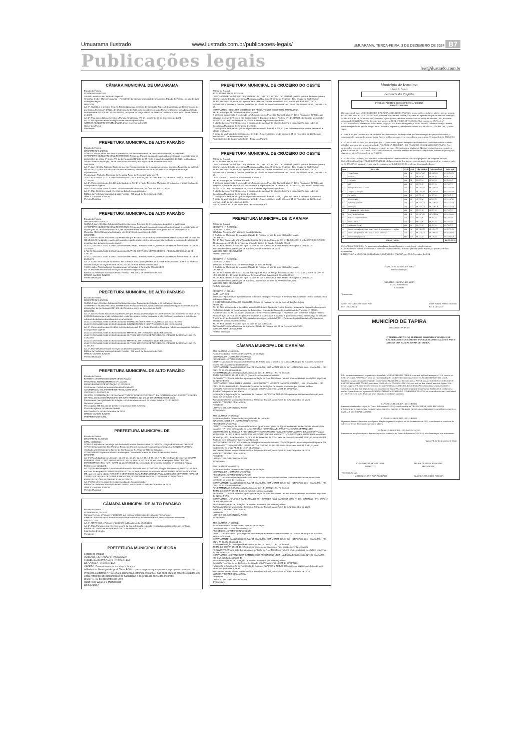Umuarama Ilustrado www.ilustrado.com.br/publicacoes-legais/ UMUARAMA, TERÇA-FEIRA, 3 DE DEZEMBRO DE 2024 B7
Publicações legais
leis@ilustrado.com.br
CÂMARA MUNICIPAL DE UMUARAMA
Estado do Paraná
PORTARIA Nº 65/2024
Substitui membro de Comissão Especial
O Senhor Cleber Marcos Nogueira – Presidente da Câmara Municipal de Umuarama, Estado do Paraná, no uso de suas atribuições legais,
RESOLVE
Art. 1º. Substituir o servidor Octávio Antoniazzi Junior, membro da Comissão Especial de Avaliação de Desempenho, de que trata a Portaria nº 4/2024, de 08 de janeiro de 2024, pelo servidor Leonardo Romero Cardoso, portador da Cédula de Identidade RG nº 5.967.452-6-SSP/PR, ocupante do cargo efetivo de Assessor Jurídico, a partir de 01 de dezembro de 2024.
Art. 2º. Fica concedido ao servidor a Função Gratificada - FG-01, a partir de 01 de dezembro de 2024.
Art. 3º. Esta portaria entra em vigor na data de sua publicação.
CÂMARA MUNICIPAL DE UMUARAMA, 29 de novembro de 2024
Cleber dos Pneus
Presidente
PREFEITURA MUNICIPAL DE ALTO PARAÍSO
Estado do Paraná
DECRETO Nº 3424/2024
SÚMULA: Abre Crédito Adicional Suplementar por Remanejamento de Dotação e dá outras providências.
O PREFEITO MUNICIPAL DE ALTO PARAÍSO, Estado do Paraná, no uso de suas atribuições legais e considerando as disposições do artigo 4º, inciso VII, da Lei Municipal Nº 600, de 29 (vinte e nove) de novembro de 2023, publicada no Diário Oficial do Município (Jornal Umuarama Ilustrado) em 30 (trinta) de novembro de 2023.
DECRETA:
Art. 1º. Abre Crédito Adicional Suplementar por Remanejamento de Dotação no corrente exercício financeiro no valor de R$ 31.160,00 (trinta e um mil cento e sessenta reais), mediante a inclusão de rubrica da despesa da dotação orçamentária:
Programa de Trabalho Elemento de Despesa Fonte de Recursos Valor em R$
10.02.26.782.0017.2.100 3.3.90.39.00.00.00 OUTROS SERVIÇOS DE TERCEIROS - PESSOA JURÍDICA 504 R$ 31.160,00
Art. 2º. Para cobertura do Crédito autorizado pelo Art. 1º, o Poder Executivo Municipal irá remanejar a seguinte dotação do orçamento vigente:
09.02.15.451.0016.1.048 4.4.90.51.00.00.00 OBRAS E INSTALAÇÕES 504 R$ 31.160,00
Art. 3º. Este Decreto entrará em vigor na data de sua publicação.
Edifício da Prefeitura Municipal de Alto Paraíso - PR, aos 2 de Dezembro de 2024.
DÉRCIO JARDIM JÚNIOR
Prefeito Municipal
PREFEITURA MUNICIPAL DE ALTO PARAÍSO
Estado do Paraná
DECRETO Nº 3423/2024
SÚMULA: Abre Créditos Adicionais Suplementares por Excesso de Arrecadação e dá outras providências.
O PREFEITO MUNICIPAL DE ALTO PARAÍSO, Estado do Paraná, no uso de suas atribuições legais e considerando as disposições da Lei Municipal Nº. 600, de 29 (vinte e nove) de novembro de 2023, publicada no Diário Oficial do Município (Jornal Umuarama Ilustrado) em 30 (trinta) de novembro de 2023.
DECRETA:
Art. 1º. Abre Créditos Adicionais Suplementares por Excesso de Arrecadação no corrente exercício financeiro no valor de R$ 64.094,28 (sessenta e quatro mil noventa e quatro reais e vinte e oito centavos), mediante a inclusão de rubricas de despesas das dotações orçamentárias:
07.02.12.361.0007.2.022 3.3.90.32.00.00.00 MATERIAL, BEM OU SERVIÇO PARA DISTRIBUIÇÃO GRATUITA 103 R$ 34.756,01
07.02.12.361.0007.2.030 3.3.90.39.00.00.00 OUTROS SERVIÇOS DE TERCEIROS - PESSOA JURÍDICA 103 R$ 3.381,54
07.02.12.365.0007.2.032 3.3.90.32.00.00.00 MATERIAL, BEM OU SERVIÇO PARA DISTRIBUIÇÃO GRATUITA 103 R$ 25.956,73
Art. 2º. Como recursos para cobertura dos Créditos autorizados pelo Art. 1º, o Poder Executivo utilizar-se-á do excesso de arrecadação da seguinte fonte de recurso do corrente exercício financeiro:
103 5% sobre Transferências Constitucionais Vinculadas à Educação R$ 64.094,28
Art. 3º. Este Decreto entrará em vigor na data de sua publicação.
Edifício da Prefeitura Municipal de Alto Paraíso - PR, aos 2 de Dezembro de 2024.
DÉRCIO JARDIM JÚNIOR
Prefeito Municipal
PREFEITURA MUNICIPAL DE ALTO PARAÍSO
Estado do Paraná
DECRETO Nº 3425/2024
SÚMULA: Abre Créditos Adicionais Suplementares por Anulação de Dotação e dá outras providências.
O PREFEITO MUNICIPAL DE ALTO PARAÍSO, Estado do Paraná, no uso de suas atribuições legais e considerando as disposições da Lei Municipal Nº. 600, de 29 (vinte e nove) de novembro de 2023.
DECRETA:
Art. 1º. Abre Créditos Adicionais Suplementares por Anulação de Dotação no corrente exercício financeiro no valor de R$ 53.284,53 (cinquenta e três mil duzentos e oitenta e quatro reais e cinquenta e três centavos), mediante a inclusão de rubricas de despesas das dotações orçamentárias:
05.02.13.392.0011.2.036 3.3.90.93.00.00.00 INDENIZAÇÕES E RESTITUIÇÕES 31053 R$ 37.922,60
05.02.13.392.0011.2.036 3.3.90.93.00.00.00 INDENIZAÇÕES E RESTITUIÇÕES 31054 R$ 15.361,93
Art. 2º. Para cobertura dos Créditos autorizados pelo Art. 1º, o Poder Executivo Municipal reduzirá as seguintes dotações do orçamento vigente:
05.02.13.392.0011.2.036 3.3.90.30.00.00.00 MATERIAL DE CONSUMO 31053 R$ 4.000,00
05.02.13.392.0011.2.036 3.3.90.39.00.00.00 OUTROS SERVIÇOS DE TERCEIROS - PESSOA JURÍDICA 31053 R$ 33.922,60
05.02.13.392.0011.2.036 3.3.90.30.00.00.00 MATERIAL DE CONSUMO 31054 R$ 4.000,00
05.02.13.392.0011.2.036 3.3.90.39.00.00.00 OUTROS SERVIÇOS DE TERCEIROS - PESSOA JURÍDICA 31054 R$ 11.361,93
Art. 3º. Este Decreto entrará em vigor na data de sua publicação.
Edifício da Prefeitura Municipal de Alto Paraíso - PR, aos 2 de Dezembro de 2024.
DÉRCIO JARDIM JÚNIOR
Prefeito Municipal
PREFEITURA MUNICIPAL DE ALTO PARAÍSO
Estado do Paraná
EXTRATO DE INEXIGIBILIDADE DE LICITAÇÃO
PROCESSO ADMINISTRATIVO Nº 111/2024
INEXIGIBILIDADE DE LICITAÇÃO Nº 022/2024
Contratante: Prefeitura Municipal de Alto Paraíso/PR
CONTRATADA: M & P FERREIRA PRODUÇÕES LTDA
CNPJ 05.111.952/0001-94
OBJETO: CONTRATAÇÃO DE SHOW ARTÍSTICO "BONDE DO FORRÓ", EM COMEMORAÇÃO AS FESTIVIDADES DE FINAL DO ANO DO MUNICÍPIO DE ALTO PARAÍSO, NO DIA 29 DE DEZEMBRO DE 2024.
Fundamento: Inexigibilidade de licitação, com fundamento no art. 74, inciso II da Lei nº 14.133/2021
Recursos: próprios
Preço global: R$ 157.000,00 (cento e cinquenta e sete mil reais).
Prazo de vigência: 60 (sessenta) dias
Alto Paraíso-Pr., 02 de Dezembro de 2024.
DÉRCIO JARDIM JÚNIOR
PREFEITO MUNICIPAL
PREFEITURA MUNICIPAL DE
Estado do Paraná
DECRETO N. 3426/2024
DATA: 02/12/2024
SÚMULA: Adjudica e homologa resultado de Processo Administrativo nº 104/2024, Pregão Eletrônico nº 066/2024.
O Prefeito Municipal de Alto Paraíso, Estado do Paraná, no uso de suas atribuições legais, e CONSIDERANDO o resultado apresentado pelo Agente de Contratação, Sr. Valdemir Ribeiro Spiraguo,
CONSIDERANDO parecer técnico emitido pelo Controlador Interno Sr. Elias Scheiner dos Santos
DECRETA:
Art. 1º) Fica Adjudicado os itens 01, 02, 03, 04, 05, 09, 10, 12, 13, 14, 15, 16, 17 e 18, em favor da empresa COMPAT EXPRESS LTDA – CNPJ: 06.907.962/0001-05; os itens 06, 07, 08 e 11, em favor da empresa NEW CENTER INFORMÁTICA LTDA - ME – CNPJ: 02.062.692/0001-90, o resultado do processo licitatório nº 104/2024, Pregão Eletrônico nº 066/2024.
Art. 2º) Fica Homologado o resultado do Processo Administrativo nº 104/2024, Pregão Eletrônico nº 066/2024, os itens em favor da empresa COMPAT EXPRESS LTDA; os itens em favor da empresa NEW CENTER INFORMÁTICA LTDA - ME, que tem como objeto: REGISTRO DE PREÇOS PARA FUTURA E EVENTUAL AQUISIÇÃO DE TONER, REFIL DE TINTAS, RECARGAS DE TONER E MANUTENÇÃO DE IMPRESSORAS CONFORME CONDIÇÕES E ESPECIFICAÇÕES ESTABELECIDAS NO EDITAL.
Art. 3º) Este decreto entrará em vigor na data de sua publicação.
Edifício da Prefeitura Municipal de Alto Paraíso, aos 02 dias do mês de Dezembro de 2024.
DÉRCIO JARDIM JÚNIOR
Prefeito Municipal
CÂMARA MUNICIPAL DE ALTO PARAÍSO
Estado do Paraná
PORTARIA no. 20/2024
Súmula: Revoga a Portaria nº 003/2024 que nomeava Comissão de Licitação Permanente.
A MESA DIRETORA da Câmara Municipal de Alto Paraíso, Estado do Paraná, no uso de suas atribuições,
R E S O L V E:
Art. 1º. REVOGAR a Portaria nº 003/2024 publicada no dia 09/01/2024.
Art. 2º. Esta Portaria entra em vigor a partir da sua publicação, estando revogadas as disposições em contrário.
Edifício da Câmara de Alto Paraíso - PR, 2 de dezembro de 2024.
Luiz Carlos de Araújo
Presidente
PREFEITURA MUNICIPAL DE IPORÃ
Estado do Paraná
AVISO DE LICITAÇÃO FRACASSADA
DISPENSA ELETRÔNICA: 025/2024-PMI
PROCESSO: 131/2024-PMI
OBJETO: Fornecimento de lona fosca branca.
A Prefeitura Municipal de Iporã Torna Público que a empresa que apresentou proposta no objeto do Processo Licitatório n.º 131/2024, Dispensa Eletrônica 025/2024, não obedeceu os critérios exigidos em edital referente aos documentos de habilitação e ao prazo de envio dos mesmos.
Iporã-PR, 02 de dezembro de 2024
RODRIGO WESLEY MONTORO
PREGOEIRO
PREFEITURA MUNICIPAL DE CRUZEIRO DO OESTE
Estado do Paraná
EXTRATO DA ATA Nº 332/2024
CONTRATANTE: MUNICÍPIO DE CRUZEIRO DO OESTE – ESTADO DO PARANÁ, pessoa jurídica de direito público interno, com sede junto a prefeitura Municipal, na Rua João Ormindo de Resende, 466, inscrito no CNPJ sob nº 76.381.854/0001-27, neste ato representado pela sua Prefeita Municipal a Sra. MARIA HELENA BERTOCO RODRIGUES, brasileira, casada, portadora da cédula de identidade civil RG nº. 3.946.795-0 e do CPF nº. 795.588.109-59.
CONTRATADO: BRILLARE COMÉRCIO DE PRODUTOS DE HIGIENE E LIMPEZA LTDA
SEDE: Município de Cornélio Procópio, Paraná
O presente instrumento é celebrado com fundamento no Processo Administrativo nº. 101 e Pregão nº. 29/2024, que integram o presente Termo e nos fundamentos e disposições da Lei Federal nº 14.133/2021, do Decreto Municipal nº 172/2022, da Lei Complementar nº 123/06 e demais legislações aplicáveis.
O objeto do presente instrumento é a aquisição de materiais de limpeza, higiene e copa/cozinha para todas as Secretarias Municipais De Cruzeiro Do Oeste.
O valor global para a execução do objeto deste contrato é de R$ 6.726,80 (seis mil setecentos e vinte e seis reais e oitenta centavos).
O prazo de vigência deste instrumento, será de 12 (doze) meses, tendo início em 21 de novembro de 2024 e com termino em 21 de novembro de 2025.
Foro: Comarca de Cruzeiro do Oeste - Estado do Paraná.
PREFEITURA MUNICIPAL DE CRUZEIRO DO OESTE
Estado do Paraná
EXTRATO DA ATA Nº 335/2024
CONTRATANTE: MUNICÍPIO DE CRUZEIRO DO OESTE – ESTADO DO PARANÁ, pessoa jurídica de direito público interno, com sede junto a prefeitura Municipal, na Rua João Ormindo de Resende, 466, inscrito no CNPJ sob nº 76.381.854/0001-27, neste ato representado pela sua Prefeita Municipal a Sra. MARIA HELENA BERTOCO RODRIGUES, brasileira, casada, portadora da cédula de identidade civil RG nº. 3.946.795-0 e do CPF nº. 795.588.109-59.
CONTRATADO: CIRURGICA BIOMEDICA EIRELI
SEDE: Município de Londrina, Paraná
O presente instrumento é celebrado com fundamento no Processo Administrativo nº. 101 e Pregão nº. 29/2024, que integram o presente Termo e nos fundamentos e disposições da Lei Federal nº 14.133/2021, do Decreto Municipal nº 172/2022, da Lei Complementar nº 123/06 e demais legislações aplicáveis.
O objeto do presente instrumento é a aquisição de materiais de limpeza, higiene e copa/cozinha para todas as Secretarias Municipais De Cruzeiro Do Oeste.
O valor global para a execução do objeto deste contrato é de R$ 2.161,00 (dois mil, cento e sessenta e um reais).
O prazo de vigência deste instrumento, será de 12 (doze) meses, tendo início em 21 de novembro de 2024 e com termino em 21 de novembro de 2025.
Foro: Comarca de Cruzeiro do Oeste - Estado do Paraná.
PREFEITURA MUNICIPAL DE ICARAIMA
Estado do Paraná
DECRETO Nº 7.272/2024
DATA: 02/12/2024
SÚMULA: Exonera a Srª Wangela Candida Silveira.
O Prefeito do Município de Icaraíma, Estado do Paraná, no uso de suas atribuições legais,
DECRETA:
Art. 1º) Fica Exonerada a Sra Wangela Candida Silveira, portadora do RG n.º 10.XXX.XXX-3 e do CPF XXX.767.XXX-45, do cargo de Chefe de serviços da Unidade Básica de Saúde, Símbolo CC-04.
Art. 2º) Este decreto entrará em vigor na data de sua publicação, e seus efeitos retroagirão a 01/12/2024.
Edifício da Prefeitura Municipal de Icaraíma, 02 de Novembro de 2024.
MARCOS ALEX DE OLIVEIRA
Prefeito Municipal
DECRETO Nº 7.273/2024
DATA: 02/12/2024
SÚMULA: Exonera a Srª Lorraine Nachtigal da Silva de Araújo.
O Prefeito do Município de Icaraíma, Estado do Paraná, no uso de suas atribuições legais,
DECRETA:
Art. 1º) Fica Exonerada a Srª. Lorraine Nachtigal da Silva de Araújo, Portadora da RG n.º 12.XXX.215-6 e do CPF nº XXX.929.859-51, do cargo de Assessor Direto do Poder Executivo II, Símbolo CC-04.
Art. 2º) Este decreto entrará em vigor na data de sua publicação, e seus efeitos retroagirão a 01/12/2024.
Edifício da Prefeitura Municipal de Icaraíma, aos 02 dias do mês de Novembro de 2024.
MARCOS ALEX DE OLIVEIRA
Prefeito Municipal
DECRETO Nº 7274/24
DATA – 02/12/24
SÚMULA – Aposenta por Aposentadoria Voluntária Pedágio - Professor, a Srª Dulcinéia Aparecida Onório Barrozo, e dá outras providências.
O PREFEITO MUNICIPAL DE ICARAÍMA, Estado do Paraná, no uso de suas atribuições legais,
RESOLVE:
Art. 1º) Fica aposentada, a Servidora Municipal Dulcinéia Aparecida Onório Barrozo, atualmente ocupante do cargo de Professora, lotada no Departamento de Educação – Divisão de Educação, nos termos do Processo nº 243/24, Fundamentado no Art. 50, da Lei Municipal 176/21 – Voluntária Pedágio – Professor, com proventos Integral – Última Remuneração de R$ 6.304,94 (seis mil trezentos e quatro reais e noventa e quatro centavos) a serem pago ao servidor. A partir de 01 de Dezembro de 2024 perceberá seus proventos do FAPI – Fundo de Aposentadorias e Pensões dos Servidores Municipais de Icaraíma.
Art. 2º) Este decreto entra em vigor na data de sua publicação.
Edifício da Prefeitura Municipal de Icaraíma, Estado do Paraná, aos 02 de Dezembro de 2024.
MARCOS ALEX DE OLIVEIRA
Prefeito Municipal
CÂMARA MUNICIPAL DE ICARAÍMA
ATO DA MESA Nº 080/2024
Ratifica e adjudica Processo de Dispensa de Licitação
DISPENSA DE LICITAÇÃO Nº 028/2024
PROCESSO LICITATÓRIO Nº 047/2024
OBJETO: Aquisição e instalação de letreiros de Brasão para o plenário da Câmara Municipal de Icaraíma, conforme projeto anexo ao termo de referência.
CONTRATANTE: CÂMARA MUNICIPAL DE ICARAÍMA, RUA MONTE BELO, 607 - CEP 87530-000 – ICARAÍMA – PR, CNPJ Nº 77.930.386/0001-65.
FUNDAMENTAÇÃO: É dispensável a licitação; Lei 14.133/2021, Art. 75, Inciso II.
TOTAL DA DISPENSA: R$ 7.140,00 (sete mil cento e quarenta reais)
PAGAMENTO: Em até sete dias após apresentação da Nota Fiscal sem rasuras e/ou entrelinhas e certidões negativas do INSS e FGTS.
CONTRATADO: KOHL ARTES VISUAIS – RUA EXPEDITO VICENTE DA SILVA, CENTRO, 1157 - ICARAÍMA – PR, CNPJ 29.874.606/0001-60– Análise da Dispensa de Licitação: De acordo, amparado por parecer jurídico.
Comissão Permanente de Licitação: Designada pela Portaria nº 001/2024 de 03/01/2024.
Jurídica: Vide parecer em anexo.
Ratificação e Adjudicação do Presidente da Câmara: RATIFICO e ADJUDICO a presente dispensa de licitação, com fulcro nos pareceres e na lei.
Edifício da Câmara Municipal de Icaraíma, Estado do Paraná, aos 02 dias do mês Dezembro de 2024.
MANOEL TIMÓTEO DE ALMEIDA
Presidente
LAÉRCIO BULGARON DOMINGOS
1º Secretário
ATO DA MESA Nº 079/2024
Ratifica e adjudica Processo de Inexigibilidade de Licitação
INEXIGIBILIDADE DE LICITAÇÃO Nº 020/2024
PROCESSO Nº 050/2024
OBJETO: Contratação de serviço referente a 4 (quatro) inscrições, de 4(quatro) vereadores da Câmara Municipal de Icaraíma – Pr, para participação no curso: GESTÃO RESPONSÁVEL PARA TRANSIÇÃO DE MANDATO: ORIENTAÇÕES JURÍDICAS E PROCEDIMENTOS ESSENCIAIS PARA O ENCERRAMENTO DA ADMINISTRAÇÃO MUNICIPAL - A LRF E SEUS IMPACTOS NO ÚLTIMO ANO DE MANDATO DOS GESTORES MUNICIPAIS, na cidade de Maringá - PR, durante os dias 04,05 e 06 de dezembro de 2024, valor de cada inscrição R$ 1.890,00, valor total R$ 7.560,00 (sete mil quinhentos e sessenta reais).
RATIFICO E ADJUDICO o Processo de Inexigibilidade de Licitação nº 020/2024 quanto à contratação da Empresa, NS TREINAMENTOS EM GESTÃO PÚBLICA LTDA, CNPJ nº 12.137.995/0001-19 no valor total R$ 7.560,00, com fundamento no artigo 74, III da Lei nº 14.133/2021.
Edifício da Câmara Municipal de Icaraíma, Estado do Paraná, aos 02 dias do mês Dezembro de 2024.
MANOEL TIMÓTEO DE ALMEIDA
Presidente
LAÉRCIO BULGARON DOMINGOS
1º Secretário
ATO DA MESA Nº 081/2024
Ratifica e adjudica Processo de Dispensa de Licitação
DISPENSA DE LICITAÇÃO Nº 029/2024
PROCESSO LICITATÓRIO Nº 027/2024
OBJETO: Aquisição de enfeites natalinos para Câmara Municipal de Icaraíma, conforme descrição e quantidade constante no termo de referência.
CONTRATANTE: CÂMARA MUNICIPAL DE ICARAÍMA, RUA MONTE BELO, 607 - CEP 87530-000 – ICARAÍMA – PR, CNPJ Nº 77.930.386/0001-65.
FUNDAMENTAÇÃO: É dispensável a licitação; Lei 14.133/2021, Art. 75, Inciso I.
TOTAL DA DISPENSA: R$ 1.050,00 (um mil e cinquenta reais)
PAGAMENTO: Em até sete dias após apresentação da Nota Fiscal sem rasuras e/ou entrelinhas e certidões negativas do INSS e FGTS.
CONTRATADO: LIVRARIA E PAPELARIA LIDER – AVENIDA RAUL BARBOSA DIAS, Nº 139, ICARAÍMA – PR. CNPJ Nº 06.629.558/0001-88
Análise da Dispensa de Licitação: De acordo, amparado por parecer jurídico.
Edifício da Câmara Municipal de Icaraíma, Estado do Paraná, aos 02 dias do mês Dezembro de 2024.
MANOEL TIMÓTEO DE ALMEIDA
Presidente
LAÉRCIO BULGARON DOMINGOS
1º Secretário
ATO DA MESA Nº 082/2024
Ratifica e adjudica Processo de Dispensa de Licitação
DISPENSA DE LICITAÇÃO Nº 045/2024
PROCESSO LICITATÓRIO Nº 026/2024
OBJETO: Aquisição de 1 (um) soprador de folhas para atender as necessidades da Câmara Municipal de Icaraíma, Estado do Paraná.
CONTRATANTE: CÂMARA MUNICIPAL DE ICARAÍMA, RUA MONTE BELO, 607 - CEP 87530-000 – ICARAÍMA – PR, CNPJ Nº 77.930.386/0001-65.
FUNDAMENTAÇÃO: É dispensável a licitação; Lei 14.133/2021, Art. 75, Inciso I.
TOTAL DA DISPENSA: R$ 1849,90 (um mil oitocentos e quarenta e nove reais e noventa centavos)
PAGAMENTO: Em até sete dias após apresentação da Nota Fiscal sem rasuras e/ou entrelinhas e certidões negativas do INSS e FGTS.
CONTRATADO: A BITENCOURT COMERCIO DE FERRAGENS LTDA – AVENIDA BRASIL,3566, Nº 139, ICARAÍMA – PR. CNPJ 75.104.406/0001-13
Análise da Dispensa de Licitação: De acordo, amparado por parecer jurídico.
Comissão Permanente de Licitação: Designada pela Portaria nº 001/2024 de 03/01/2024.
Ratificação e Adjudicação do Presidente da Câmara: RATIFICO e ADJUDICO a presente dispensa de licitação, com fulcro nos pareceres e na lei.
Edifício da Câmara Municipal de Icaraíma, Estado do Paraná, aos 02 dias do mês Dezembro de 2024.
MANOEL TIMÓTEO DE ALMEIDA
Presidente
LAÉRCIO BULGARON DOMINGOS
1º Secretário
Município de Icaraima
- Estado do Paraná -
Gabinete do Prefeito
1º TERMO ADITIVO AO CONTRATO n.º 239/2023
PREGÃO 036/2023
Que entre si celebram o MUNICÍPIO DE ICARAÍMA, ESTADO DO PARANÁ, pessoa jurídica de direito público interno, inscrita no CGC/MF sob o n.º 76.247.337/0001-60, com sede à Av. Hermes Vicente, 810, neste ato representado por seu Prefeito Municipal, Sr. MARCOS ALEX DE OLIVEIRA, brasileiro, agente político, residente e domiciliado na cidade de Icaraíma – PR, doravante denominado CONTRATANTE e de outro lado a empresa PUBLITECH SOFTWARES LTDA, inscrita no CNPJ sob n.º 07.252.026/0001-65, estabelecida à Av. Getúlio Vargas, nº 621, Bairro Pitanguinha, CEP 85 200-000, Cidade de Pitanga - Paraná, neste ato representado pelo Sr. Tiago Lubian, brasileiro, empresário, devidamente inscrito no CPF sob o n.º 051.946.239-11, como segue:
CONSIDERANDO a solicitação da Secretaria de Administração, a vantajosidade para administração dos preços contratados, o comum acordo e aprovação entre as partes, Parecer jurídico aprovando e a concordância com o artigo 57 inciso II da lei 8.666/1993.
CLÁUSULA PRIMEIRA: Fica prorrogado por 12 (doze) meses o prazo de vigência estabelecido na cláusula terceira do contrato 239/2023 que passa a ter a seguinte redação: "CLÁUSULA TERCEIRA - DO PRAZO DE VIGÊNCIA DO CONTRATO- Fica prorrogado o prazo de vigência do presente contrato por mais 12 (doze) meses, totalizando 24 (vinte e quatro) meses, contados a partir da data de 06/12/2024 a 04/12/2025. Ressalvando-se, conforme estabelecido na cláusula supracitada, o direito de prorrogação, disposto no artigo 57, inciso II da Lei 8.666/93.
CLÁUSULA SEGUNDA: Fica alterado a cláusula quarta do referido contrato 239/2023 que passa a ter a seguinte redação: CLÁUSULA QUARTA - VALOR CONTRATUAL - Pela contratação dos serviços ora contratados fica acrescido ao contrato o valor de R$ 275.387,22, passando o valor total do contrato a ser de R$ 550.387,22, conforme demonstrado abaixo:
| Item | Descrição | UNID | Qtde | Valor unitário | Valor atualizado | Valor total |
| --- | --- | --- | --- | --- | --- | --- |
| 1 | Contabilidade | Mês | 12 | R$ 2.376,10 | R$ 2.489,16 | R$ 29.869,89 |
| 2 | Tesouraria | Mês | 12 | R$ 760,30 | R$ 796,43 | R$ 9.557,21 |
| 3 | Orçamento | Mês | 12 | R$ 665,33 | R$ 696,96 | R$ 8.363,47 |
| 4 | LRF | Mês | 12 | R$ 570,20 | R$ 597,33 | R$ 7.167,97 |
| 5 | Prestação de Contas TCE/PR | Mês | 12 | R$ 1.045,36 | R$ 1.095,14 | R$ 13.141,69 |
| 6 | Compras e Licitações | Mês | 12 | R$ 1.045,40 | R$ 1.095,14 | R$ 13.141,69 |
| 7 | Patrimônio | Mês | 12 | R$ 570,20 | R$ 597,33 | R$ 7.167,97 |
| 8 | Almoxarifado | Mês | 12 | R$ 950,40 | R$ 995,52 | R$ 11.947,45 |
| 9 | Folha de Pagamento | Mês | 12 | R$ 1.235,50 | R$ 1.294,20 | R$ 15.531,44 |
| 10 | Tributação | Mês | 12 | R$ 1.235,50 | R$ 1.294,29 | R$ 15.531,44 |
| 11 | 2ª via de carnês, Web cidadão | Mês | 12 | R$ 570,20 | R$ 597,33 | R$ 7.167,97 |
| 12 | Nota Fiscal Eletrônica | Mês | 12 | R$ 2.472,10 | R$ 2.588,64 | R$ 31.064,13 |
| 13 | Portal do Servidor Público | Mês | 12 | R$ 570,20 | R$ 597,33 | R$ 7.167,97 |
| 14 | Sistema Rural | Mês | 12 | R$ 570,20 | R$ 597,33 | R$ 7.167,97 |
| 15 | Gestão de E-Social | Mês | 12 | R$ 570,20 | R$ 597,33 | R$ 7.167,97 |
| 16 | Sistema Integrado de Gestão para o Fundo de Aposentadoria e Pensões | Mês | 12 | R$ 1.805,80 | R$ 1.891,77 | R$ 22.701,86 |
| 17 | Sistema Integrado de Gestão para a Câmara Municipal | Mês | 12 | R$ 3.705,70 | R$ 3.882,07 | R$ 46.584,82 |
| 18 | Treinamento de pessoal | HRV | 100 | R$ 147,50 | R$ 149,24 | R$ 14.923,06 |
| VALOR TOTAL: | | | | | | R$ 275.387,22 |
CLÁUSULA TERCEIRA: Permanecem inalteradas as demais cláusulas e condições do referido contrato.
E, por estarem de comum acordo com as condições ora estabelecidas, firmam o presente Termo Aditivo, na presença de duas testemunhas.
PREFEITURA MUNICIPAL DE ICARAÍMA, ESTADO DO PARANÁ, aos 28 de Novembro de 2024.
MARCOS ALEX DE OLIVEIRA
Prefeito Municipal
PUBLITECH SOFTWARES LTDA
07.252.026/0001-65
Contratada
Testemunhas
Nome: José Carlos dos Santos Neto
RG: 13.874.812-4 Nome: Susana Ferreira Graciano
RG: 6.130.527-0
MUNICÍPIO DE TAPIRA
ESTADO DO PARANÁ
1º TERMO ADITIVO AO TERMO DE FOMENTO Nº 003/2024 QUE CELEBRAM O MUNICÍPIO DE TAPIRA E O ASSOCIAÇÃO DE PAIS E AMIGOS DOS EXCEPCIONAIS DE TAPIRA.
Pelo presente instrumento, os partícipes, de um lado o MUNICÍPIO DE TAPIRA, com sede na Rua Paranaguá, nº 516, inscrito no CNPJ n° 75.401.738/0001-57, neste ato representado pelo seu Prefeito Municipal, Senhor CLÁUDIO SIDINEY DE LIMA, brasileiro, casado, doravante designado simplesmente MUNICÍPIO, e de outro lado, a ASSOCIAÇÃO DE PAIS E AMIGOS DOS EXCEPCIONAIS DE TAPIRA, inscrita no CNPJ sob o nº 00.036.991/0001-24, com sede na Rua Maria Carrara de Aguiar, S/N - Centro, Tapira - PR, neste ato representada por sua Presidente, MARIA DE JESUS BOZZANO, brasileira, casada, residente e domiciliada na Rua Itaú, 1645, Centro, no município de Tapira/PR, doravante designada simplesmente ENTIDADE, celebram na melhor forma de direito, o presente TERMO ADITIVO ao TERMO DE FOMENTO Nº 003/2024 em consonância com a Lei Federal nº 13.019 de 31 de julho de 2014 e pelas cláusulas e condições seguintes.
CLÁUSULA PRIMEIRA – DO OBJETO
Permanece inalterado o objeto do Termo de Fomento 03/2024, o qual consiste na TRANSFERÊNCIA DE RECURSOS FINANCEIROS ORIUNDOS DA PORTARIA 886/2023 DO MINISTÉRIO DE DESENVOLVIMENTO E ASSISTÊNCIA SOCIAL, FAMÍLIA E COMBATE À FOME.
CLÁUSULA SEGUNDA – DO OBJETO
O presente Termo Aditivo tem por objeto a dilação do prazo de vigência até 31 de dezembro de 2025, considerando a existência de valores no Termo de Fomento que ora se aditiva.
CLÁUSULA TERCEIRA – DA RATIFICAÇÃO
Permanecem em pleno vigor as demais disposições referentes ao Termo de Fomento nº 03/2024, não alteradas por este instrumento.
Tapira-PR, 02 de dezembro de 2024.
CLAUDIO SIDINEY DE LIMA
PREFEITO MARIA DE JESUS BOZZANO
PRESIDENTE
TESTEMUNHAS
MATHEUS SANT' ANA ANDRADE ELAINE APARECIDA PEREIRA